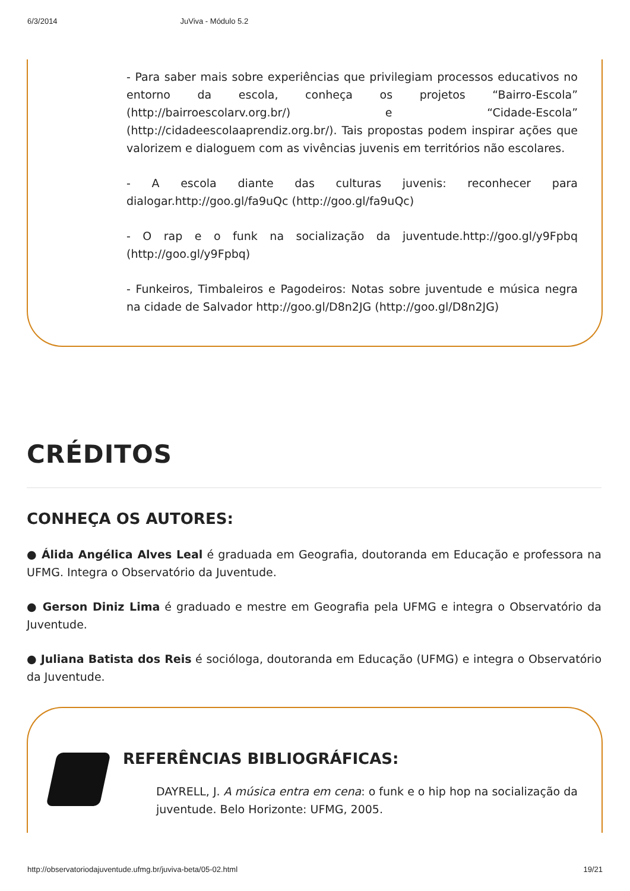6/3/2014 JuViva - Módulo 5.2
- Para saber mais sobre experiências que privilegiam processos educativos no entorno da escola, conheça os projetos “Bairro-Escola” (http://bairroescolarv.org.br/) e “Cidade-Escola” (http://cidadeescolaaprendiz.org.br/). Tais propostas podem inspirar ações que valorizem e dialoguem com as vivências juvenis em territórios não escolares.
- A escola diante das culturas juvenis: reconhecer para dialogar.http://goo.gl/fa9uQc (http://goo.gl/fa9uQc)
- O rap e o funk na socialização da juventude.http://goo.gl/y9Fpbq (http://goo.gl/y9Fpbq)
- Funkeiros, Timbaleiros e Pagodeiros: Notas sobre juventude e música negra na cidade de Salvador http://goo.gl/D8n2JG (http://goo.gl/D8n2JG)
CRÉDITOS
CONHEÇA OS AUTORES:
● Álida Angélica Alves Leal é graduada em Geografia, doutoranda em Educação e professora na UFMG. Integra o Observatório da Juventude.
● Gerson Diniz Lima é graduado e mestre em Geografia pela UFMG e integra o Observatório da Juventude.
● Juliana Batista dos Reis é socióloga, doutoranda em Educação (UFMG) e integra o Observatório da Juventude.
REFERÊNCIAS BIBLIOGRÁFICAS:
DAYRELL, J. A música entra em cena: o funk e o hip hop na socialização da juventude. Belo Horizonte: UFMG, 2005.
http://observatoriodajuventude.ufmg.br/juviva-beta/05-02.html 19/21